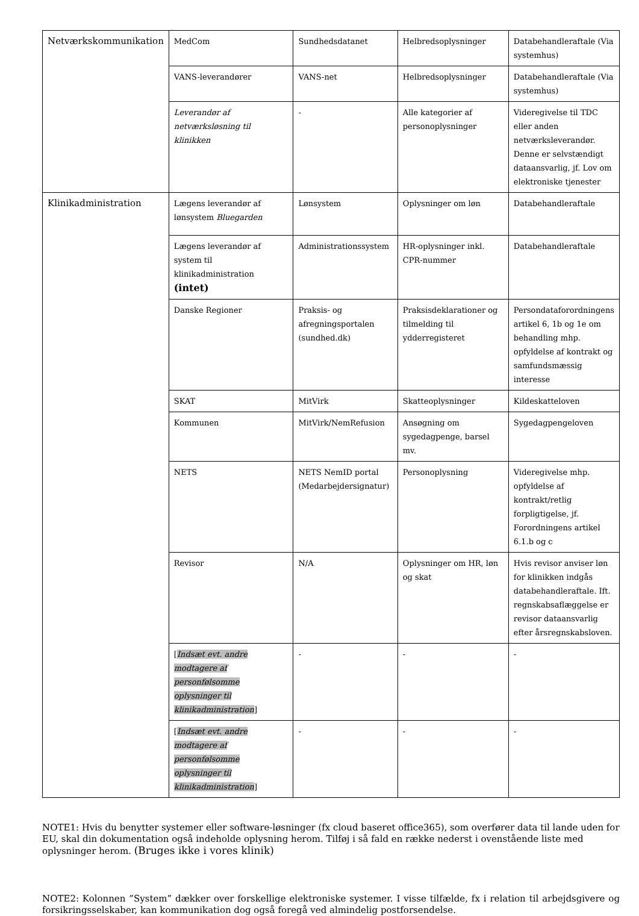| Netværkskommunikation | MedCom | Sundhedsdatanet | Helbredsoplysninger | Databehandleraftale (Via systemhus) |
| | VANS-leverandører | VANS-net | Helbredsoplysninger | Databehandleraftale (Via systemhus) |
| | Leverandør af netværksløsning til klinikken | - | Alle kategorier af personoplysninger | Videregivelse til TDC eller anden netværksleverandør. Denne er selvstændigt dataansvarlig, jf. Lov om elektroniske tjenester |
| Klinikadministration | Lægens leverandør af lønsystem Bluegarden | Lønsystem | Oplysninger om løn | Databehandleraftale |
| | Lægens leverandør af system til klinikadministration (intet) | Administrationssystem | HR-oplysninger inkl. CPR-nummer | Databehandleraftale |
| | Danske Regioner | Praksis- og afregningsportalen (sundhed.dk) | Praksisdeklarationer og tilmelding til ydderregisteret | Persondataforordningens artikel 6, 1b og 1e om behandling mhp. opfyldelse af kontrakt og samfundsmæssig interesse |
| | SKAT | MitVirk | Skatteoplysninger | Kildeskatteloven |
| | Kommunen | MitVirk/NemRefusion | Ansøgning om sygedagpenge, barsel mv. | Sygedagpengeloven |
| | NETS | NETS NemID portal (Medarbejdersignatur) | Personoplysning | Videregivelse mhp. opfyldelse af kontrakt/retlig forpligtigelse, jf. Forordningens artikel 6.1.b og c |
| | Revisor | N/A | Oplysninger om HR, løn og skat | Hvis revisor anviser løn for klinikken indgås databehandleraftale. Ift. regnskabsaflæggelse er revisor dataansvarlig efter årsregnskabsloven. |
| | [ Indsæt evt. andre modtagere af personfølsomme oplysninger til klinikadministration ] | - | - | - |
| | [ Indsæt evt. andre modtagere af personfølsomme oplysninger til klinikadministration ] | - | - | - |
NOTE1: Hvis du benytter systemer eller software-løsninger (fx cloud baseret office365), som overfører data til lande uden for EU, skal din dokumentation også indeholde oplysning herom. Tilføj i så fald en række nederst i ovenstående liste med oplysninger herom. (Bruges ikke i vores klinik)
NOTE2: Kolonnen ”System” dækker over forskellige elektroniske systemer. I visse tilfælde, fx i relation til arbejdsgivere og forsikringsselskaber, kan kommunikation dog også foregå ved almindelig postforsendelse.